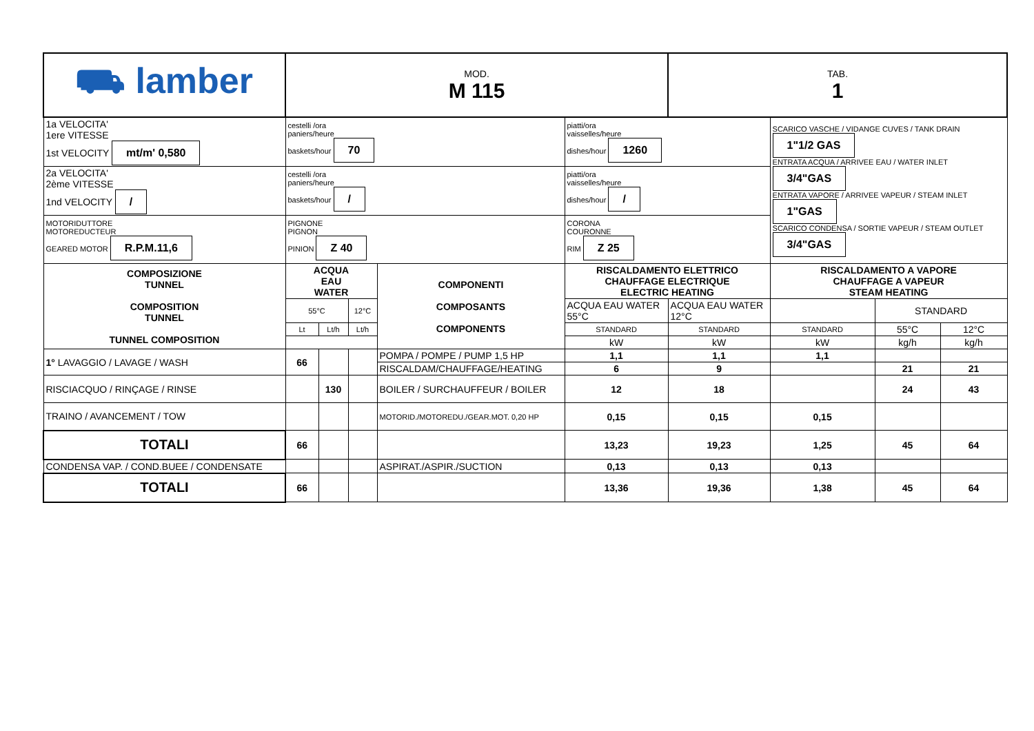| ⛟ lamber | MOD. M 115 | | | | | TAB. 1 | | | |
| 1a VELOCITA' 1ere VITESSE 1st VELOCITY mt/m' 0,580 | cestelli /ora paniers/heure baskets/hour 70 | | | | piatti/ora vaisselles/heure dishes/hour 1260 | | SCARICO VASCHE / VIDANGE CUVES / TANK DRAIN 1"1/2 GAS ENTRATA ACQUA / ARRIVEE EAU / WATER INLET 3/4"GAS ENTRATA VAPORE / ARRIVEE VAPEUR / STEAM INLET 1"GAS SCARICO CONDENSA / SORTIE VAPEUR / STEAM OUTLET 3/4"GAS | | |
| 2a VELOCITA' 2ème VITESSE 1nd VELOCITY / | cestelli /ora paniers/heure baskets/hour / | | | | piatti/ora vaisselles/heure dishes/hour / | | | | |
| MOTORIDUTTORE MOTOREDUCTEUR GEARED MOTOR R.P.M.11,6 | PIGNONE PIGNON PINION Z 40 | | | | CORONA COURONNE RIM Z 25 | | | | |
| COMPOSIZIONE TUNNEL COMPOSITION TUNNEL TUNNEL COMPOSITION | ACQUA EAU WATER | | | COMPONENTI COMPOSANTS COMPONENTS | RISCALDAMENTO ELETTRICO CHAUFFAGE ELECTRIQUE ELECTRIC HEATING | | RISCALDAMENTO A VAPORE CHAUFFAGE A VAPEUR STEAM HEATING | | |
| | 55°C | | 12°C | | ACQUA EAU WATER 55°C | ACQUA EAU WATER 12°C | | STANDARD | |
| | Lt | Lt/h | Lt/h | | STANDARD | STANDARD | STANDARD | 55°C | 12°C |
| | | | | | kW | kW | kW | kg/h | kg/h |
| 1° LAVAGGIO / LAVAGE / WASH | 66 | | | POMPA / POMPE / PUMP 1,5 HP | 1,1 | 1,1 | 1,1 | | |
| | | | | RISCALDAM/CHAUFFAGE/HEATING | 6 | 9 | | 21 | 21 |
| RISCIACQUO / RINÇAGE / RINSE | | 130 | | BOILER / SURCHAUFFEUR / BOILER | 12 | 18 | | 24 | 43 |
| TRAINO / AVANCEMENT / TOW | | | | MOTORID./MOTOREDU./GEAR.MOT. 0,20 HP | 0,15 | 0,15 | 0,15 | | |
| TOTALI | 66 | | | | 13,23 | 19,23 | 1,25 | 45 | 64 |
| CONDENSA VAP. / COND.BUEE / CONDENSATE | | | | ASPIRAT./ASPIR./SUCTION | 0,13 | 0,13 | 0,13 | | |
| TOTALI | 66 | | | | 13,36 | 19,36 | 1,38 | 45 | 64 |